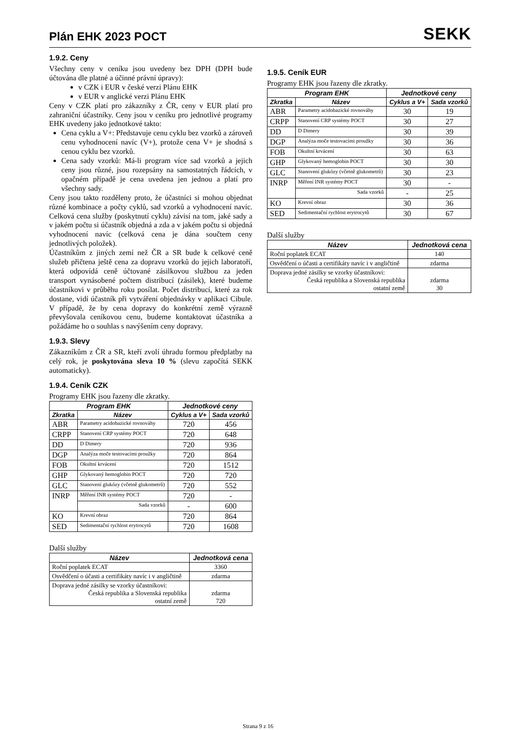Plán EHK 2023 POCT
SEKK
1.9.2. Ceny
Všechny ceny v ceníku jsou uvedeny bez DPH (DPH bude účtována dle platné a účinné právní úpravy):
v CZK i EUR v české verzi Plánu EHK
v EUR v anglické verzi Plánu EHK
Ceny v CZK platí pro zákazníky z ČR, ceny v EUR platí pro zahraniční účastníky. Ceny jsou v ceníku pro jednotlivé programy EHK uvedeny jako jednotkové takto:
Cena cyklu a V+: Představuje cenu cyklu bez vzorků a zároveň cenu vyhodnocení navíc (V+), protože cena V+ je shodná s cenou cyklu bez vzorků.
Cena sady vzorků: Má-li program více sad vzorků a jejich ceny jsou různé, jsou rozepsány na samostatných řádcích, v opačném případě je cena uvedena jen jednou a platí pro všechny sady.
Ceny jsou takto rozděleny proto, že účastníci si mohou objednat různé kombinace a počty cyklů, sad vzorků a vyhodnocení navíc. Celková cena služby (poskytnutí cyklu) závisí na tom, jaké sady a v jakém počtu si účastník objedná a zda a v jakém počtu si objedná vyhodnocení navíc (celková cena je dána součtem ceny jednotlivých položek).
Účastníkům z jiných zemí než ČR a SR bude k celkové ceně služeb přičtena ještě cena za dopravu vzorků do jejich laboratoří, která odpovídá ceně účtované zásilkovou službou za jeden transport vynásobené počtem distribucí (zásilek), které budeme účastníkovi v průběhu roku posílat. Počet distribucí, které za rok dostane, vidí účastník při vytváření objednávky v aplikaci Cibule. V případě, že by cena dopravy do konkrétní země výrazně převyšovala ceníkovou cenu, budeme kontaktovat účastníka a požádáme ho o souhlas s navýšením ceny dopravy.
1.9.3. Slevy
Zákazníkům z ČR a SR, kteří zvolí úhradu formou předplatby na celý rok, je poskytována sleva 10 % (slevu započítá SEKK automaticky).
1.9.4. Ceník CZK
Programy EHK jsou řazeny dle zkratky.
| Program EHK | | Jednotkové ceny | |
| --- | --- | --- | --- |
| Zkratka | Název | Cyklus a V+ | Sada vzorků |
| ABR | Parametry acidobazické rovnováhy | 720 | 456 |
| CRPP | Stanovení CRP systémy POCT | 720 | 648 |
| DD | D Dimery | 720 | 936 |
| DGP | Analýza moče testovacími proužky | 720 | 864 |
| FOB | Okultní krvácení | 720 | 1512 |
| GHP | Glykovaný hemoglobin POCT | 720 | 720 |
| GLC | Stanovení glukózy (včetně glukometrů) | 720 | 552 |
| INRP | Měření INR systémy POCT | 720 | - |
| | Sada vzorků | - | 600 |
| KO | Krevní obraz | 720 | 864 |
| SED | Sedimentační rychlost erytrocytů | 720 | 1608 |
Další služby
| Název | Jednotková cena |
| --- | --- |
| Roční poplatek ECAT | 3360 |
| Osvědčení o účasti a certifikáty navíc i v angličtině | zdarma |
| Doprava jedné zásilky se vzorky účastníkovi: Česká republika a Slovenská republika ostatní země | zdarma 720 |
1.9.5. Ceník EUR
Programy EHK jsou řazeny dle zkratky.
| Program EHK | | Jednotkové ceny | |
| --- | --- | --- | --- |
| Zkratka | Název | Cyklus a V+ | Sada vzorků |
| ABR | Parametry acidobazické rovnováhy | 30 | 19 |
| CRPP | Stanovení CRP systémy POCT | 30 | 27 |
| DD | D Dimery | 30 | 39 |
| DGP | Analýza moče testovacími proužky | 30 | 36 |
| FOB | Okultní krvácení | 30 | 63 |
| GHP | Glykovaný hemoglobin POCT | 30 | 30 |
| GLC | Stanovení glukózy (včetně glukometrů) | 30 | 23 |
| INRP | Měření INR systémy POCT | 30 | - |
| | Sada vzorků | - | 25 |
| KO | Krevní obraz | 30 | 36 |
| SED | Sedimentační rychlost erytrocytů | 30 | 67 |
Další služby
| Název | Jednotková cena |
| --- | --- |
| Roční poplatek ECAT | 140 |
| Osvědčení o účasti a certifikáty navíc i v angličtině | zdarma |
| Doprava jedné zásilky se vzorky účastníkovi: Česká republika a Slovenská republika ostatní země | zdarma 30 |
Strana 9 z 16